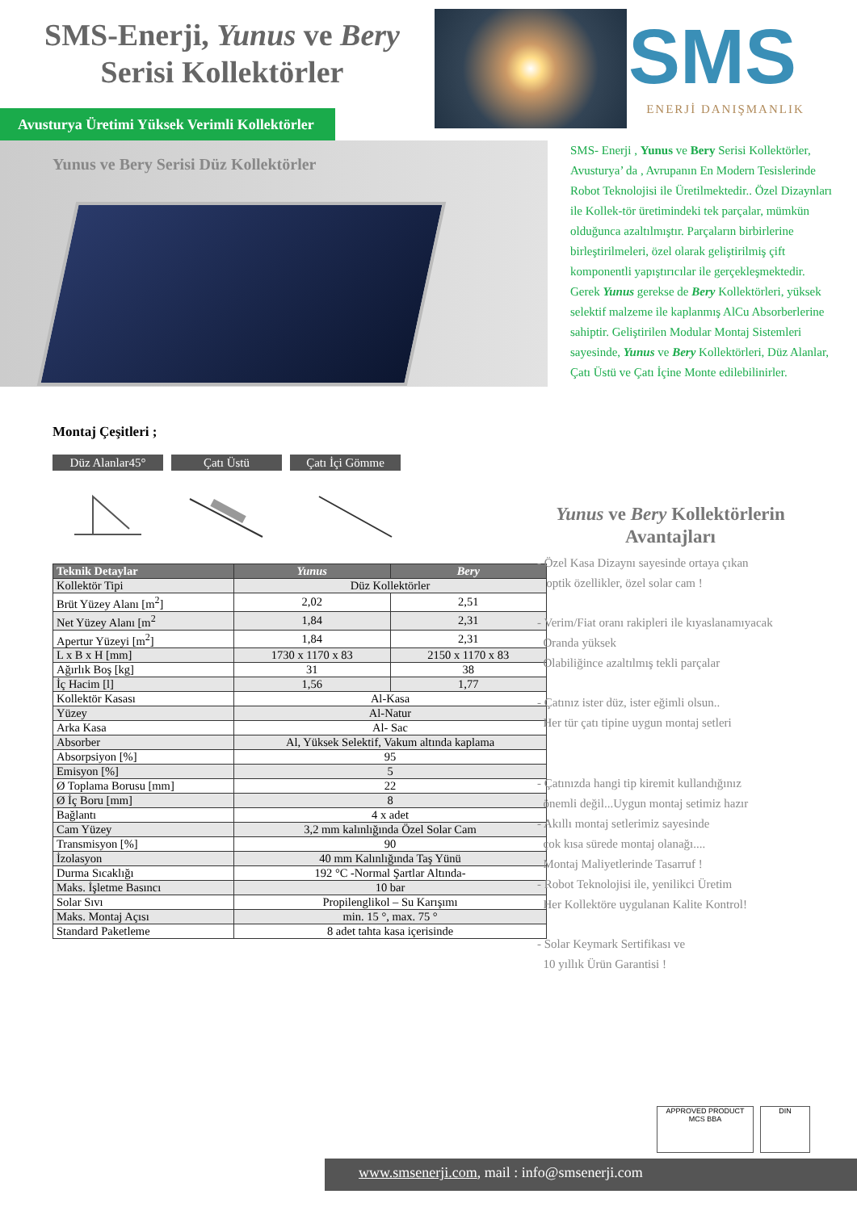SMS-Enerji, Yunus ve Bery
Serisi Kollektörler
SMS
ENERJİ DANIŞMANLIK
Avusturya Üretimi Yüksek Verimli Kollektörler
Yunus ve Bery Serisi Düz Kollektörler
SMS- Enerji , Yunus ve Bery Serisi Kollektörler, Avusturya’ da , Avrupanın En Modern Tesislerinde Robot Teknolojisi ile Üretilmektedir.. Özel Dizaynları ile Kollek-tör üretimindeki tek parçalar, mümkün olduğunca azaltılmıştır. Parçaların birbirlerine birleştirilmeleri, özel olarak geliştirilmiş çift komponentli yapıştırıcılar ile gerçekleşmektedir. Gerek Yunus gerekse de Bery Kollektörleri, yüksek selektif malzeme ile kaplanmış AlCu Absorberlerine sahiptir. Geliştirilen Modular Montaj Sistemleri sayesinde, Yunus ve Bery Kollektörleri, Düz Alanlar, Çatı Üstü ve Çatı İçine Monte edilebilinirler.
Montaj Çeşitleri ;
Düz Alanlar45° Çatı Üstü Çatı İçi Gömme
| Teknik Detaylar | Yunus | Bery |
| --- | --- | --- |
| Kollektör Tipi | Düz Kollektörler | |
| Brüt Yüzey Alanı [m<sup>2</sup>] | 2,02 | 2,51 |
| Net Yüzey Alanı [m<sup>2</sup> | 1,84 | 2,31 |
| Apertur Yüzeyi [m<sup>2</sup>] | 1,84 | 2,31 |
| L x B x H [mm] | 1730 x 1170 x 83 | 2150 x 1170 x 83 |
| Ağırlık Boş [kg] | 31 | 38 |
| İç Hacim [l] | 1,56 | 1,77 |
| Kollektör Kasası | Al-Kasa | |
| Yüzey | Al-Natur | |
| Arka Kasa | Al- Sac | |
| Absorber | Al, Yüksek Selektif, Vakum altında kaplama | |
| Absorpsiyon [%] | 95 | |
| Emisyon [%] | 5 | |
| Ø Toplama Borusu [mm] | 22 | |
| Ø İç Boru [mm] | 8 | |
| Bağlantı | 4 x adet | |
| Cam Yüzey | 3,2 mm kalınlığında Özel Solar Cam | |
| Transmisyon [%] | 90 | |
| İzolasyon | 40 mm Kalınlığında Taş Yünü | |
| Durma Sıcaklığı | 192 °C -Normal Şartlar Altında- | |
| Maks. İşletme Basıncı | 10 bar | |
| Solar Sıvı | Propilenglikol – Su Karışımı | |
| Maks. Montaj Açısı | min. 15 °, max. 75 ° | |
| Standard Paketleme | 8 adet tahta kasa içerisinde | |
Yunus ve Bery Kollektörlerin Avantajları
- Özel Kasa Dizaynı sayesinde ortaya çıkan
optik özellikler, özel solar cam !
- Verim/Fiat oranı rakipleri ile kıyaslanamıyacak
Oranda yüksek
Olabiliğince azaltılmış tekli parçalar
- Çatınız ister düz, ister eğimli olsun..
Her tür çatı tipine uygun montaj setleri
- Çatınızda hangi tip kiremit kullandığınız
önemli değil...Uygun montaj setimiz hazır
- Akıllı montaj setlerimiz sayesinde
çok kısa sürede montaj olanağı....
Montaj Maliyetlerinde Tasarruf !
- Robot Teknolojisi ile, yenilikci Üretim
Her Kollektöre uygulanan Kalite Kontrol!
- Solar Keymark Sertifikası ve
10 yıllık Ürün Garantisi !
APPROVED PRODUCT
MCS BBA
DIN
www.smsenerji.com, mail : info@smsenerji.com